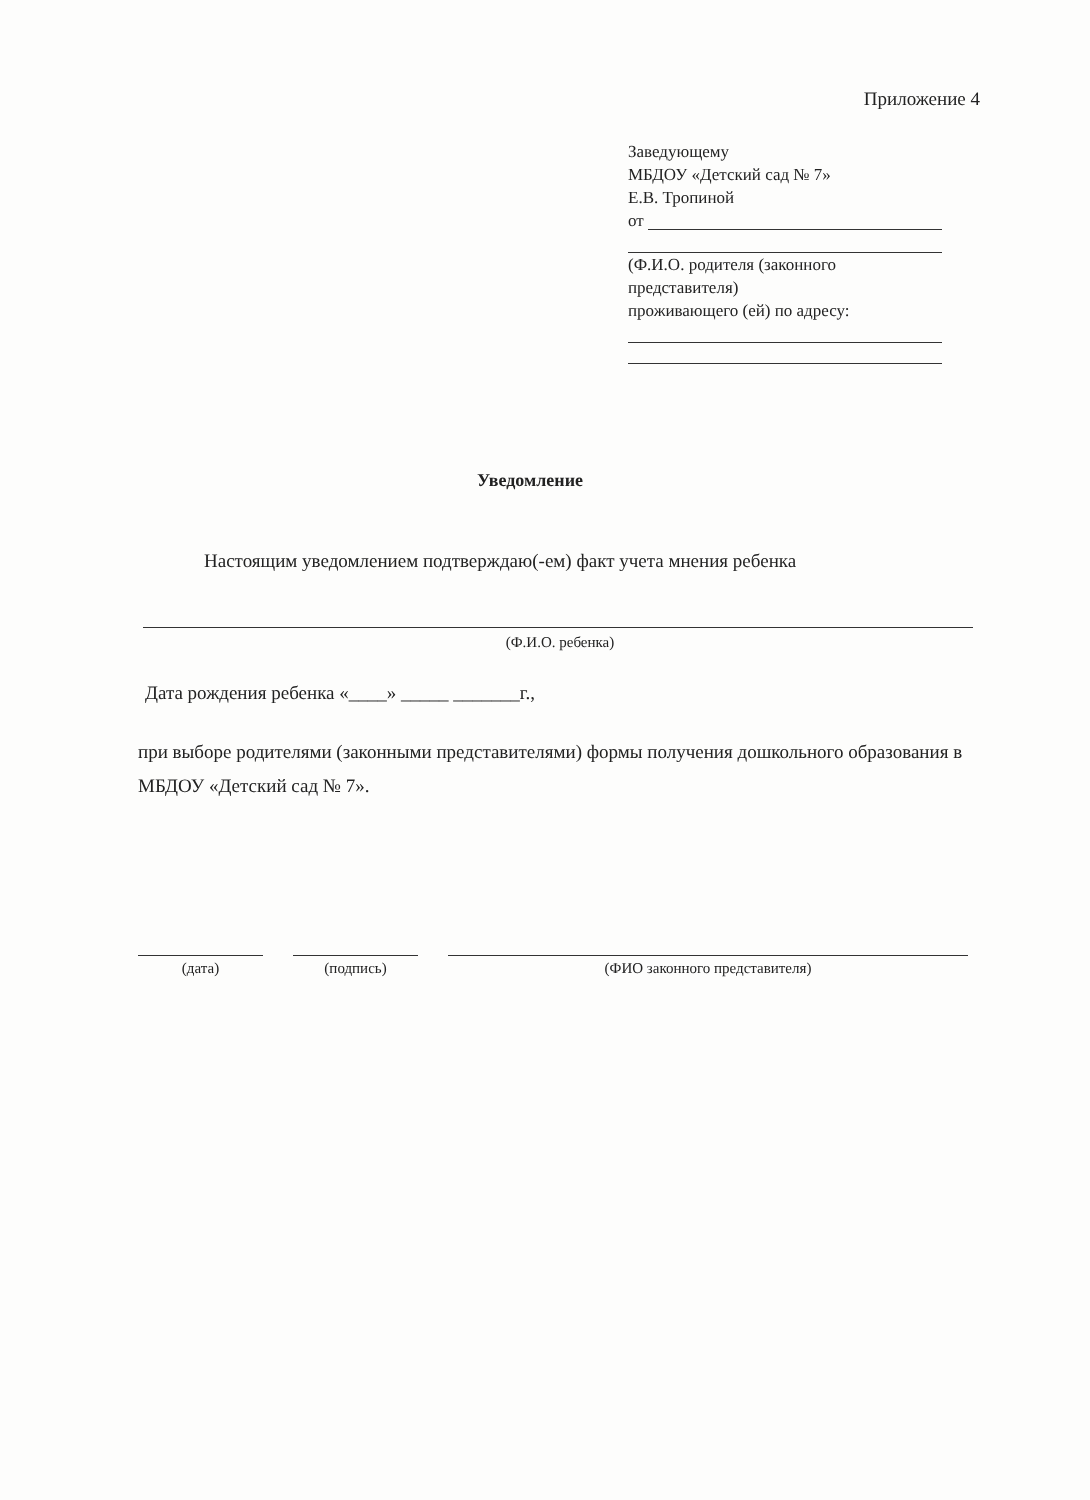Приложение 4
Заведующему
МБДОУ «Детский сад № 7»
Е.В. Тропиной
от
(Ф.И.О. родителя (законного представителя)
проживающего (ей) по адресу:
Уведомление
Настоящим уведомлением подтверждаю(-ем) факт учета мнения ребенка
(Ф.И.О. ребенка)
Дата рождения ребенка «____» _____ _______г.,
при выборе родителями (законными представителями) формы получения дошкольного образования в МБДОУ «Детский сад № 7».
(дата) (подпись) (ФИО законного представителя)